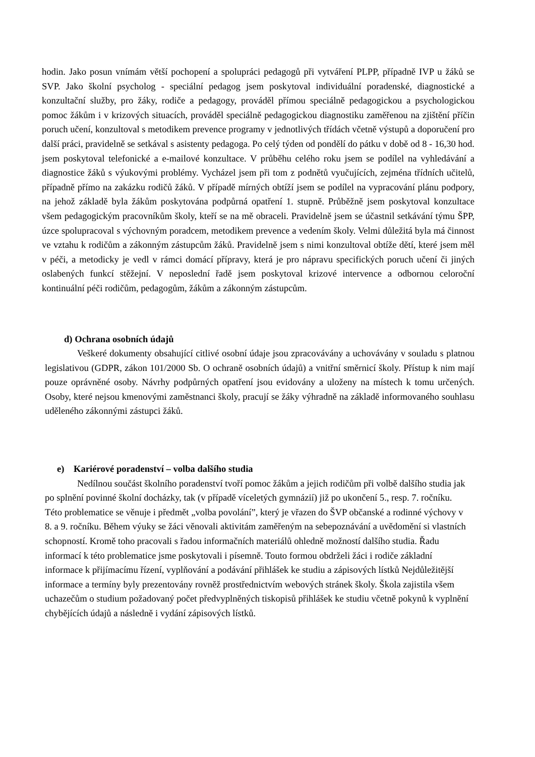hodin. Jako posun vnímám větší pochopení a spolupráci pedagogů při vytváření PLPP, případně IVP u žáků se SVP. Jako školní psycholog - speciální pedagog jsem poskytoval individuální poradenské, diagnostické a konzultační služby, pro žáky, rodiče a pedagogy, prováděl přímou speciálně pedagogickou a psychologickou pomoc žákům i v krizových situacích, prováděl speciálně pedagogickou diagnostiku zaměřenou na zjištění příčin poruch učení, konzultoval s metodikem prevence programy v jednotlivých třídách včetně výstupů a doporučení pro další práci, pravidelně se setkával s asistenty pedagoga. Po celý týden od pondělí do pátku v době od 8 - 16,30 hod. jsem poskytoval telefonické a e-mailové konzultace. V průběhu celého roku jsem se podílel na vyhledávání a diagnostice žáků s výukovými problémy. Vycházel jsem při tom z podnětů vyučujících, zejména třídních učitelů, případně přímo na zakázku rodičů žáků. V případě mírných obtíží jsem se podílel na vypracování plánu podpory, na jehož základě byla žákům poskytována podpůrná opatření 1. stupně. Průběžně jsem poskytoval konzultace všem pedagogickým pracovníkům školy, kteří se na mě obraceli. Pravidelně jsem se účastnil setkávání týmu ŠPP, úzce spolupracoval s výchovným poradcem, metodikem prevence a vedením školy. Velmi důležitá byla má činnost ve vztahu k rodičům a zákonným zástupcům žáků. Pravidelně jsem s nimi konzultoval obtíže dětí, které jsem měl v péči, a metodicky je vedl v rámci domácí přípravy, která je pro nápravu specifických poruch učení či jiných oslabených funkcí stěžejní. V neposlední řadě jsem poskytoval krizové intervence a odbornou celoroční kontinuální péči rodičům, pedagogům, žákům a zákonným zástupcům.
d) Ochrana osobních údajů
Veškeré dokumenty obsahující citlivé osobní údaje jsou zpracovávány a uchovávány v souladu s platnou legislativou (GDPR, zákon 101/2000 Sb. O ochraně osobních údajů) a vnitřní směrnicí školy. Přístup k nim mají pouze oprávněné osoby. Návrhy podpůrných opatření jsou evidovány a uloženy na místech k tomu určených. Osoby, které nejsou kmenovými zaměstnanci školy, pracují se žáky výhradně na základě informovaného souhlasu uděleného zákonnými zástupci žáků.
e) Kariérové poradenství – volba dalšího studia
Nedílnou součást školního poradenství tvoří pomoc žákům a jejich rodičům při volbě dalšího studia jak po splnění povinné školní docházky, tak (v případě víceletých gymnázií) již po ukončení 5., resp. 7. ročníku. Této problematice se věnuje i předmět „volba povolání”, který je vřazen do ŠVP občanské a rodinné výchovy v 8. a 9. ročníku. Během výuky se žáci věnovali aktivitám zaměřeným na sebepoznávání a uvědomění si vlastních schopností. Kromě toho pracovali s řadou informačních materiálů ohledně možností dalšího studia. Řadu informací k této problematice jsme poskytovali i písemně. Touto formou obdrželi žáci i rodiče základní informace k přijímacímu řízení, vyplňování a podávání přihlášek ke studiu a zápisových lístků Nejdůležitější informace a termíny byly prezentovány rovněž prostřednictvím webových stránek školy. Škola zajistila všem uchazečům o studium požadovaný počet předvyplněných tiskopisů přihlášek ke studiu včetně pokynů k vyplnění chybějících údajů a následně i vydání zápisových lístků.